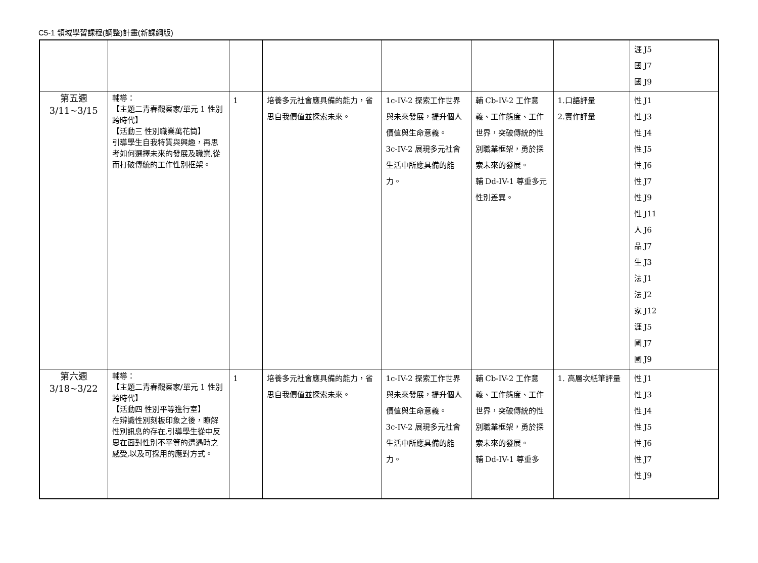C5-1 領域學習課程(調整)計畫(新課綱版)
| | | | | | | | 涯 J5 國 J7 國 J9 |
| 第五週 3/11~3/15 | 輔導： 【主題二青春觀察家/單元 1 性別跨時代】 【活動三 性別職業萬花筒】 引導學生自我特質與興趣，再思考如何選擇未來的發展及職業,從而打破傳統的工作性別框架。 | 1 | 培養多元社會應具備的能力，省思自我價值並探索未來。 | 1c-IV-2 探索工作世界與未來發展，提升個人價值與生命意義。 3c-IV-2 展現多元社會生活中所應具備的能力。 | 輔 Cb-IV-2 工作意義、工作態度、工作世界，突破傳統的性別職業框架，勇於探索未來的發展。 輔 Dd-IV-1 尊重多元性別差異。 | 1.口語評量 2.實作評量 | 性 J1 性 J3 性 J4 性 J5 性 J6 性 J7 性 J9 性 J11 人 J6 品 J7 生 J3 法 J1 法 J2 家 J12 涯 J5 國 J7 國 J9 |
| 第六週 3/18~3/22 | 輔導： 【主題二青春觀察家/單元 1 性別跨時代】 【活動四 性別平等進行室】 在辨識性別刻板印象之後，瞭解性別訊息的存在,引導學生從中反思在面對性別不平等的遭遇時之感受,以及可採用的應對方式。 | 1 | 培養多元社會應具備的能力，省思自我價值並探索未來。 | 1c-IV-2 探索工作世界與未來發展，提升個人價值與生命意義。 3c-IV-2 展現多元社會生活中所應具備的能力。 | 輔 Cb-IV-2 工作意義、工作態度、工作世界，突破傳統的性別職業框架，勇於探索未來的發展。 輔 Dd-IV-1 尊重多 | 1. 高層次紙筆評量 | 性 J1 性 J3 性 J4 性 J5 性 J6 性 J7 性 J9 |